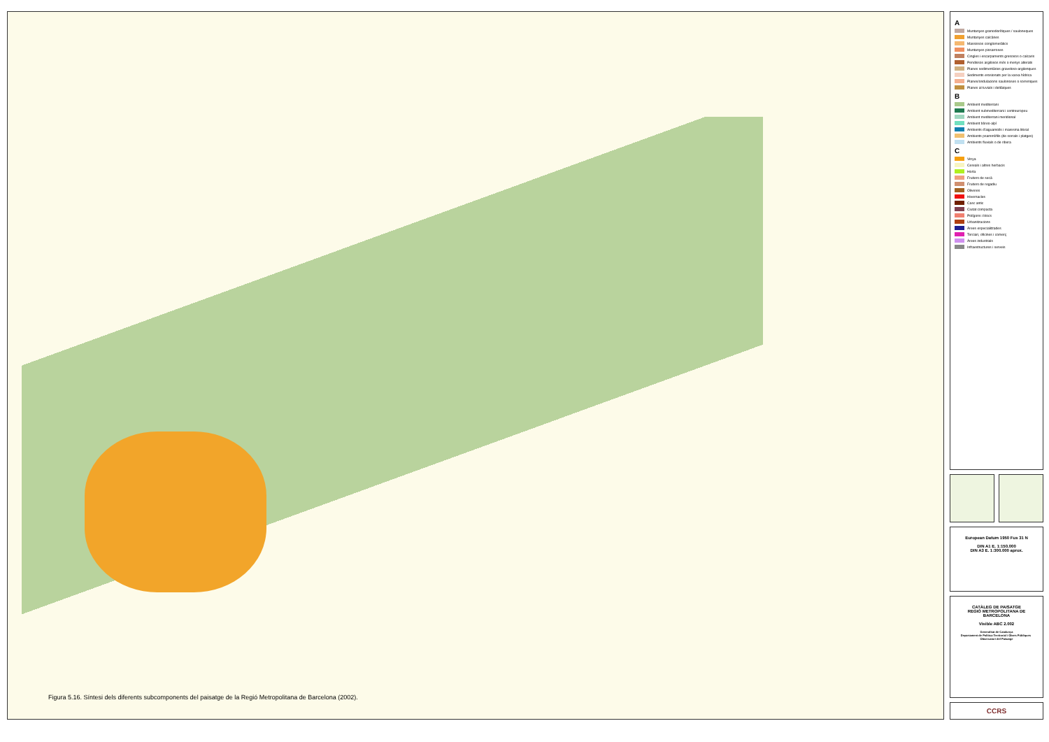Figura 5.16. Síntesi dels diferents subcomponents del paisatge de la Regió Metropolitana de Barcelona (2002).
A
Muntanyes granodiorítiques / sauloneques
Muntanyes calcàries
Massissos conglomeràtics
Muntanyes pissarroses
Cingles i escarpaments gresosos o calcaris
Pendissos argilosos més o menys alterats
Planes sedimentàries graveloso-argilenques
Sediments erosionats per la xarxa hídrica
Planes/ondulacions saulonoses o sorrenques
Planes al·luvials i deltàiques
B
Ambient mediterrani
Ambient submediterrani i centreuropeu
Ambient mediterrani meridional
Ambient bòreo-alpí
Ambients d'aiguamolls i maresma litoral
Ambients psammòfils (de sorrals i platges)
Ambients fluvials o de ribera
C
Vinya
Cereals i altres herbacis
Horta
Fruiters de secà
Fruiters de regadiu
Oliveres
Hivernacles
Casc antic
Ciutat compacta
Polígons i blocs
Urbanitzacions
Àrees especialitzades
Terciari, oficines i comerç
Àrees industrials
Infraestructures i serveis
European Datum 1950 Fus 31 N
DIN A1 E. 1:150.000
DIN A3 E. 1:300.000 aprox.
CATÀLEG DE PAISATGE
REGIÓ METROPOLITANA DE BARCELONA
Visible ABC 2.002
Generalitat de Catalunya
Departament de Política Territorial i Obres Públiques Observatori del Paisatge
CCRS